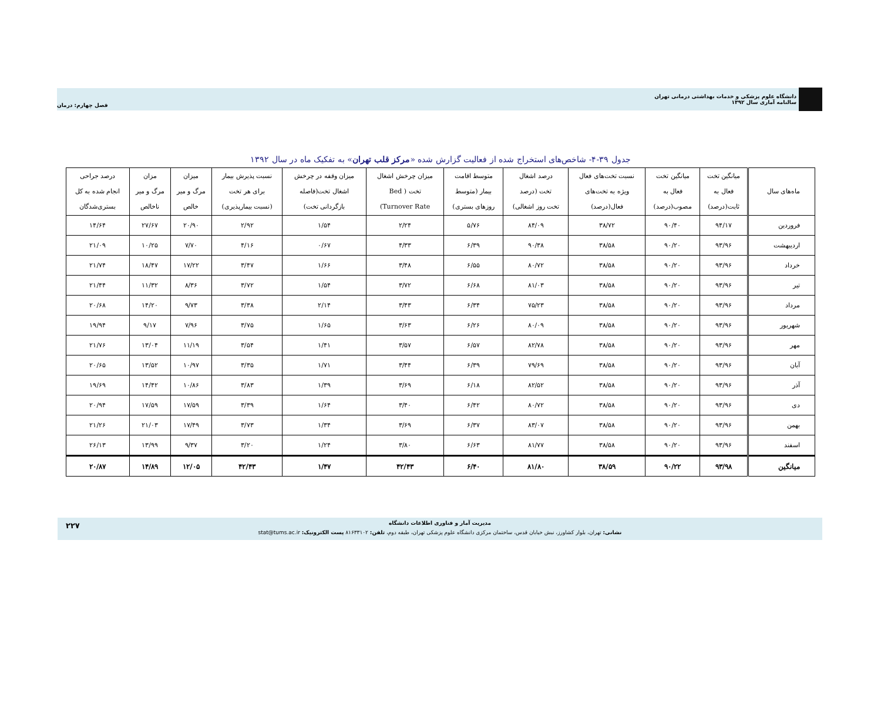دانشگاه علوم پزشکی و خدمات بهداشتی درمانی تهران
سالنامه آماری سال ۱۳۹۲
فصل چهارم: درمان
جدول ۳۹-۴- شاخص‌های استخراج شده از فعالیت گزارش شده «مرکز قلب تهران» به تفکیک ماه در سال ۱۳۹۲
| ماه‌های سال | میانگین تخت فعال به ثابت(درصد) | میانگین تخت فعال به مصوب(درصد) | نسبت تخت‌های فعال ویژه به تخت‌های فعال(درصد) | درصد اشغال تخت (درصد تخت روز اشغالی) | متوسط اقامت بیمار (متوسط روزهای بستری) | میزان چرخش اشغال تخت ( Bed Turnover Rate) | میزان وقفه در چرخش اشغال تخت(فاصله بازگردانی تخت) | نسبت پذیرش بیمار برای هر تخت (نسبت بیمارپذیری) | میزان مرگ و میر خالص | مزان مرگ و میر ناخالص | درصد جراحی انجام شده به کل بستری‌شدگان |
| --- | --- | --- | --- | --- | --- | --- | --- | --- | --- | --- | --- |
| فروردین | ۹۴/۱۷ | ۹۰/۴۰ | ۳۸/۷۲ | ۸۴/۰۹ | ۵/۷۶ | ۲/۲۴ | ۱/۵۴ | ۲/۹۲ | ۲۰/۹۰ | ۲۷/۶۷ | ۱۴/۶۴ |
| اردیبهشت | ۹۳/۹۶ | ۹۰/۲۰ | ۳۸/۵۸ | ۹۰/۳۸ | ۶/۳۹ | ۴/۳۳ | ۰/۶۷ | ۴/۱۶ | ۷/۷۰ | ۱۰/۲۵ | ۲۱/۰۹ |
| خرداد | ۹۳/۹۶ | ۹۰/۲۰ | ۳۸/۵۸ | ۸۰/۷۲ | ۶/۵۵ | ۳/۴۸ | ۱/۶۶ | ۳/۴۷ | ۱۷/۲۲ | ۱۸/۴۷ | ۲۱/۷۴ |
| تیر | ۹۳/۹۶ | ۹۰/۲۰ | ۳۸/۵۸ | ۸۱/۰۳ | ۶/۶۸ | ۳/۷۲ | ۱/۵۴ | ۳/۷۲ | ۸/۳۶ | ۱۱/۳۲ | ۲۱/۴۴ |
| مرداد | ۹۳/۹۶ | ۹۰/۲۰ | ۳۸/۵۸ | ۷۵/۲۳ | ۶/۳۴ | ۳/۴۳ | ۲/۱۴ | ۳/۳۸ | ۹/۷۳ | ۱۴/۲۰ | ۲۰/۶۸ |
| شهریور | ۹۳/۹۶ | ۹۰/۲۰ | ۳۸/۵۸ | ۸۰/۰۹ | ۶/۲۶ | ۳/۶۳ | ۱/۶۵ | ۳/۷۵ | ۷/۹۶ | ۹/۱۷ | ۱۹/۹۴ |
| مهر | ۹۳/۹۶ | ۹۰/۲۰ | ۳۸/۵۸ | ۸۲/۷۸ | ۶/۵۷ | ۳/۵۷ | ۱/۴۱ | ۳/۵۴ | ۱۱/۱۹ | ۱۳/۰۴ | ۲۱/۷۶ |
| آبان | ۹۳/۹۶ | ۹۰/۲۰ | ۳۸/۵۸ | ۷۹/۶۹ | ۶/۳۹ | ۳/۴۴ | ۱/۷۱ | ۳/۳۵ | ۱۰/۹۷ | ۱۳/۵۲ | ۲۰/۶۵ |
| آذر | ۹۳/۹۶ | ۹۰/۲۰ | ۳۸/۵۸ | ۸۲/۵۲ | ۶/۱۸ | ۳/۶۹ | ۱/۳۹ | ۳/۸۳ | ۱۰/۸۶ | ۱۴/۴۲ | ۱۹/۶۹ |
| دی | ۹۳/۹۶ | ۹۰/۲۰ | ۳۸/۵۸ | ۸۰/۷۲ | ۶/۴۲ | ۳/۴۰ | ۱/۶۴ | ۳/۳۹ | ۱۷/۵۹ | ۱۷/۵۹ | ۲۰/۹۴ |
| بهمن | ۹۳/۹۶ | ۹۰/۲۰ | ۳۸/۵۸ | ۸۳/۰۷ | ۶/۳۷ | ۳/۶۹ | ۱/۳۴ | ۳/۷۳ | ۱۷/۴۹ | ۲۱/۰۳ | ۲۱/۲۶ |
| اسفند | ۹۳/۹۶ | ۹۰/۲۰ | ۳۸/۵۸ | ۸۱/۷۷ | ۶/۶۳ | ۳/۸۰ | ۱/۲۴ | ۳/۲۰ | ۹/۳۷ | ۱۳/۹۹ | ۲۶/۱۳ |
| میانگین | ۹۳/۹۸ | ۹۰/۲۲ | ۳۸/۵۹ | ۸۱/۸۰ | ۶/۴۰ | ۴۲/۴۳ | ۱/۴۷ | ۴۲/۴۳ | ۱۲/۰۵ | ۱۴/۸۹ | ۲۰/۸۷ |
۲۲۷
مدیریت آمار و فناوری اطلاعات دانشگاه
نشانی: تهران، بلوار کشاورز، نبش خیابان قدس، ساختمان مرکزی دانشگاه علوم پزشکی تهران، طبقه دوم، تلفن: ۸۱۶۳۳۱۰۲ پست الکترونیک: stat@tums.ac.ir